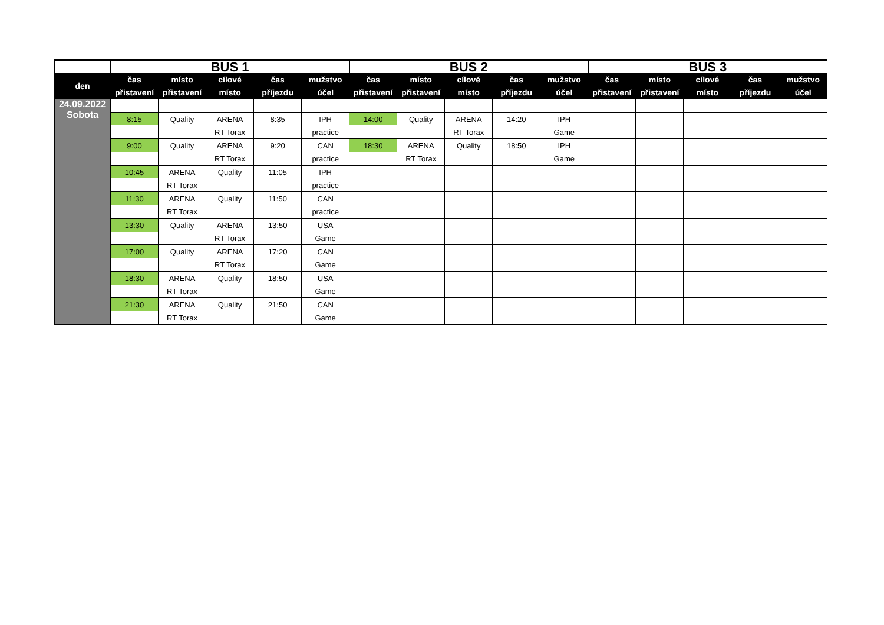| | BUS 1 | | | | | BUS 2 | | | | | BUS 3 | | | | |
| --- | --- | --- | --- | --- | --- | --- | --- | --- | --- | --- | --- | --- | --- | --- | --- |
| den | čas | místo | cílové | čas | mužstvo | čas | místo | cílové | čas | mužstvo | čas | místo | cílové | čas | mužstvo |
| | přistavení | přistavení | místo | příjezdu | účel | přistavení | přistavení | místo | příjezdu | účel | přistavení | přistavení | místo | příjezdu | účel |
| 24.09.2022 Sobota | | | | | | | | | | | | | | | |
| | 8:15 | Quality | ARENA | 8:35 | IPH | 14:00 | Quality | ARENA | 14:20 | IPH | | | | | |
| | | | RT Torax | | practice | | | RT Torax | | Game | | | | | |
| | 9:00 | Quality | ARENA | 9:20 | CAN | 18:30 | ARENA | Quality | 18:50 | IPH | | | | | |
| | | | RT Torax | | practice | | RT Torax | | | Game | | | | | |
| | 10:45 | ARENA | Quality | 11:05 | IPH | | | | | | | | | | |
| | | RT Torax | | | practice | | | | | | | | | | |
| | 11:30 | ARENA | Quality | 11:50 | CAN | | | | | | | | | | |
| | | RT Torax | | | practice | | | | | | | | | | |
| | 13:30 | Quality | ARENA | 13:50 | USA | | | | | | | | | | |
| | | | RT Torax | | Game | | | | | | | | | | |
| | 17:00 | Quality | ARENA | 17:20 | CAN | | | | | | | | | | |
| | | | RT Torax | | Game | | | | | | | | | | |
| | 18:30 | ARENA | Quality | 18:50 | USA | | | | | | | | | | |
| | | RT Torax | | | Game | | | | | | | | | | |
| | 21:30 | ARENA | Quality | 21:50 | CAN | | | | | | | | | | |
| | | RT Torax | | | Game | | | | | | | | | | |